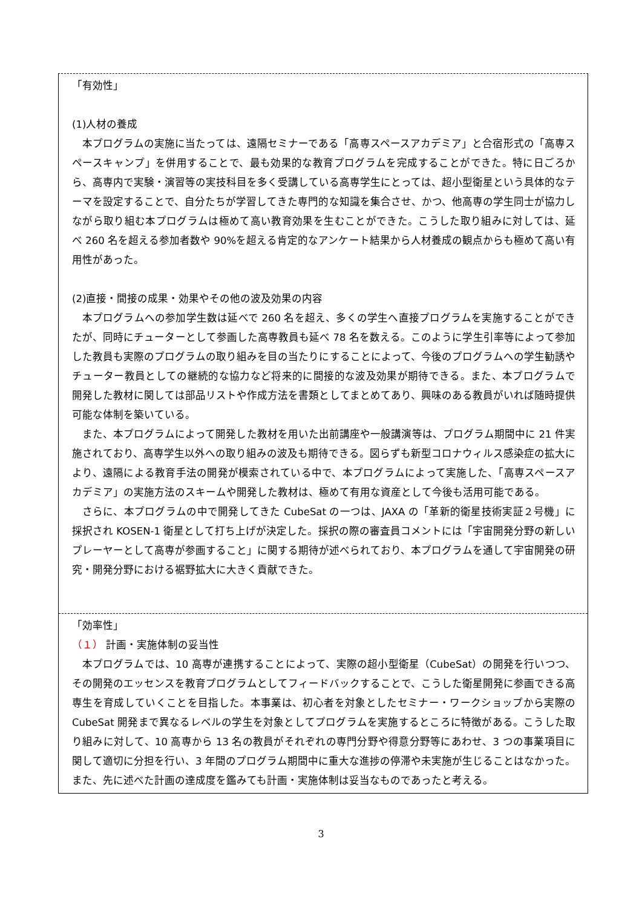「有効性」
(1)人材の養成
本プログラムの実施に当たっては、遠隔セミナーである「高専スペースアカデミア」と合宿形式の「高専スペースキャンプ」を併用することで、最も効果的な教育プログラムを完成することができた。特に日ごろから、高専内で実験・演習等の実技科目を多く受講している高専学生にとっては、超小型衛星という具体的なテーマを設定することで、自分たちが学習してきた専門的な知識を集合させ、かつ、他高専の学生同士が協力しながら取り組む本プログラムは極めて高い教育効果を生むことができた。こうした取り組みに対しては、延べ 260 名を超える参加者数や 90%を超える肯定的なアンケート結果から人材養成の観点からも極めて高い有用性があった。
(2)直接・間接の成果・効果やその他の波及効果の内容
本プログラムへの参加学生数は延べで 260 名を超え、多くの学生へ直接プログラムを実施することができたが、同時にチューターとして参画した高専教員も延べ 78 名を数える。このように学生引率等によって参加した教員も実際のプログラムの取り組みを目の当たりにすることによって、今後のプログラムへの学生勧誘やチューター教員としての継続的な協力など将来的に間接的な波及効果が期待できる。また、本プログラムで開発した教材に関しては部品リストや作成方法を書類としてまとめてあり、興味のある教員がいれば随時提供可能な体制を築いている。
また、本プログラムによって開発した教材を用いた出前講座や一般講演等は、プログラム期間中に 21 件実施されており、高専学生以外への取り組みの波及も期待できる。図らずも新型コロナウィルス感染症の拡大により、遠隔による教育手法の開発が模索されている中で、本プログラムによって実施した、「高専スペースアカデミア」の実施方法のスキームや開発した教材は、極めて有用な資産として今後も活用可能である。
さらに、本プログラムの中で開発してきた CubeSat の一つは、JAXA の「革新的衛星技術実証２号機」に採択され KOSEN-1 衛星として打ち上げが決定した。採択の際の審査員コメントには「宇宙開発分野の新しいプレーヤーとして高専が参画すること」に関する期待が述べられており、本プログラムを通して宇宙開発の研究・開発分野における裾野拡大に大きく貢献できた。
「効率性」
（１） 計画・実施体制の妥当性
本プログラムでは、10 高専が連携することによって、実際の超小型衛星（CubeSat）の開発を行いつつ、その開発のエッセンスを教育プログラムとしてフィードバックすることで、こうした衛星開発に参画できる高専生を育成していくことを目指した。本事業は、初心者を対象としたセミナー・ワークショップから実際の CubeSat 開発まで異なるレベルの学生を対象としてプログラムを実施するところに特徴がある。こうした取り組みに対して、10 高専から 13 名の教員がそれぞれの専門分野や得意分野等にあわせ、3 つの事業項目に関して適切に分担を行い、3 年間のプログラム期間中に重大な進捗の停滞や未実施が生じることはなかった。また、先に述べた計画の達成度を鑑みても計画・実施体制は妥当なものであったと考える。
3